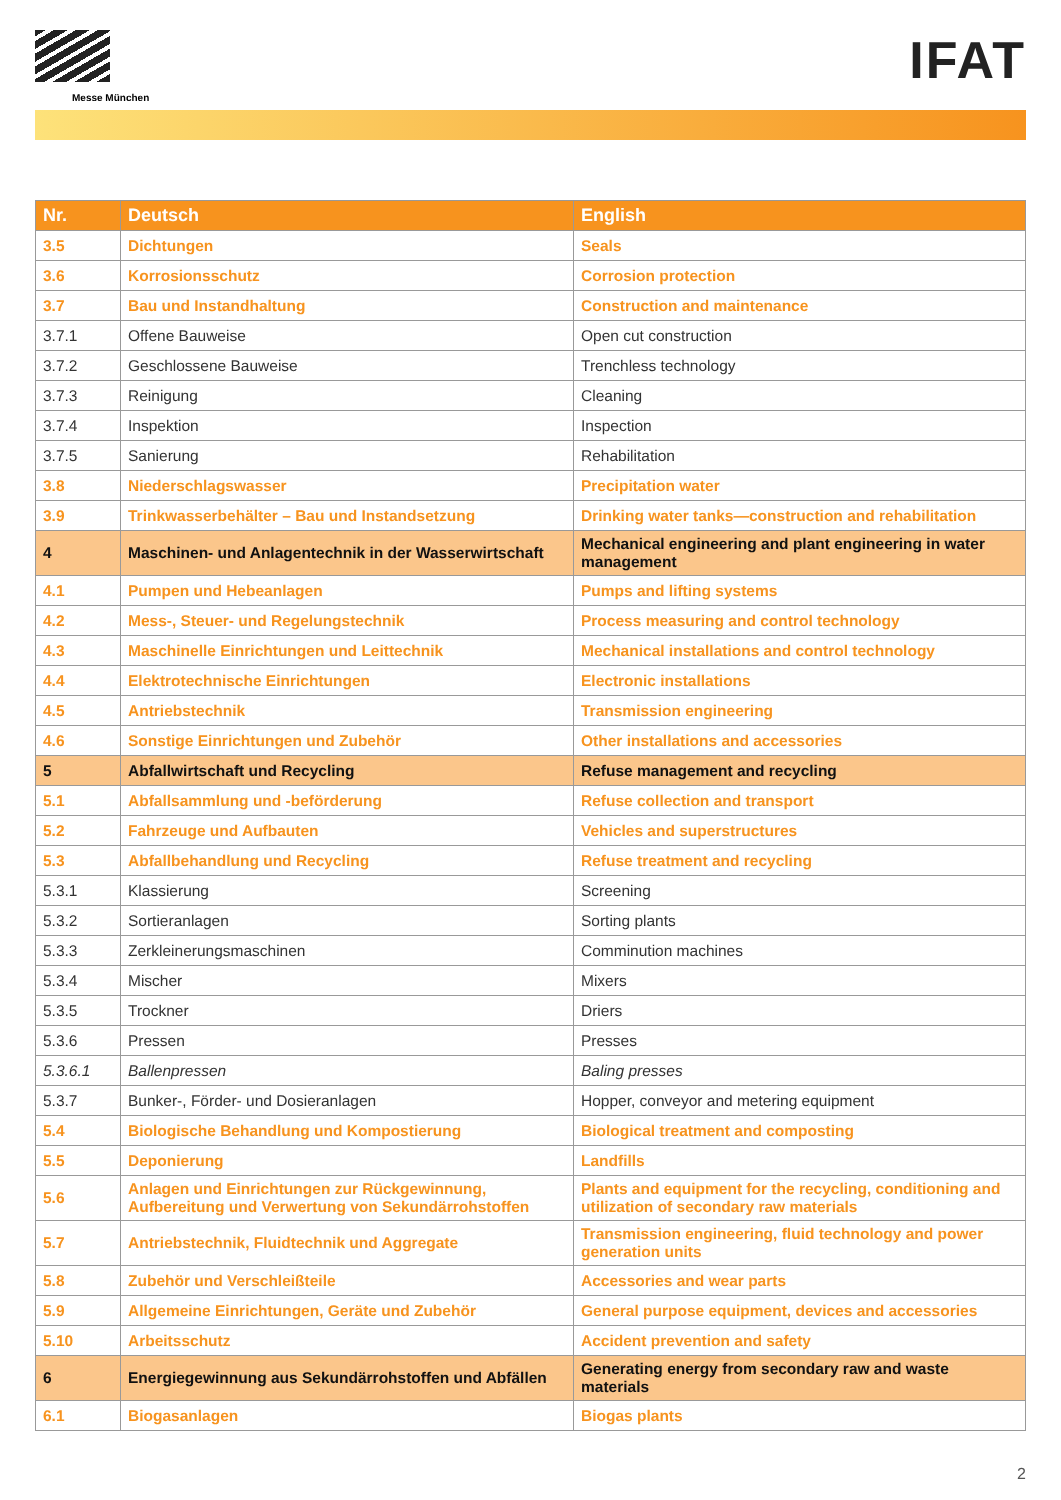Messe München
IFAT
| Nr. | Deutsch | English |
| --- | --- | --- |
| 3.5 | Dichtungen | Seals |
| 3.6 | Korrosionsschutz | Corrosion protection |
| 3.7 | Bau und Instandhaltung | Construction and maintenance |
| 3.7.1 | Offene Bauweise | Open cut construction |
| 3.7.2 | Geschlossene Bauweise | Trenchless technology |
| 3.7.3 | Reinigung | Cleaning |
| 3.7.4 | Inspektion | Inspection |
| 3.7.5 | Sanierung | Rehabilitation |
| 3.8 | Niederschlagswasser | Precipitation water |
| 3.9 | Trinkwasserbehälter – Bau und Instandsetzung | Drinking water tanks—construction and rehabilitation |
| 4 | Maschinen- und Anlagentechnik in der Wasserwirtschaft | Mechanical engineering and plant engineering in water management |
| 4.1 | Pumpen und Hebeanlagen | Pumps and lifting systems |
| 4.2 | Mess-, Steuer- und Regelungstechnik | Process measuring and control technology |
| 4.3 | Maschinelle Einrichtungen und Leittechnik | Mechanical installations and control technology |
| 4.4 | Elektrotechnische Einrichtungen | Electronic installations |
| 4.5 | Antriebstechnik | Transmission engineering |
| 4.6 | Sonstige Einrichtungen und Zubehör | Other installations and accessories |
| 5 | Abfallwirtschaft und Recycling | Refuse management and recycling |
| 5.1 | Abfallsammlung und -beförderung | Refuse collection and transport |
| 5.2 | Fahrzeuge und Aufbauten | Vehicles and superstructures |
| 5.3 | Abfallbehandlung und Recycling | Refuse treatment and recycling |
| 5.3.1 | Klassierung | Screening |
| 5.3.2 | Sortieranlagen | Sorting plants |
| 5.3.3 | Zerkleinerungsmaschinen | Comminution machines |
| 5.3.4 | Mischer | Mixers |
| 5.3.5 | Trockner | Driers |
| 5.3.6 | Pressen | Presses |
| 5.3.6.1 | Ballenpressen | Baling presses |
| 5.3.7 | Bunker-, Förder- und Dosieranlagen | Hopper, conveyor and metering equipment |
| 5.4 | Biologische Behandlung und Kompostierung | Biological treatment and composting |
| 5.5 | Deponierung | Landfills |
| 5.6 | Anlagen und Einrichtungen zur Rückgewinnung, Aufbereitung und Verwertung von Sekundärrohstoffen | Plants and equipment for the recycling, conditioning and utilization of secondary raw materials |
| 5.7 | Antriebstechnik, Fluidtechnik und Aggregate | Transmission engineering, fluid technology and power generation units |
| 5.8 | Zubehör und Verschleißteile | Accessories and wear parts |
| 5.9 | Allgemeine Einrichtungen, Geräte und Zubehör | General purpose equipment, devices and accessories |
| 5.10 | Arbeitsschutz | Accident prevention and safety |
| 6 | Energiegewinnung aus Sekundärrohstoffen und Abfällen | Generating energy from secondary raw and waste materials |
| 6.1 | Biogasanlagen | Biogas plants |
2